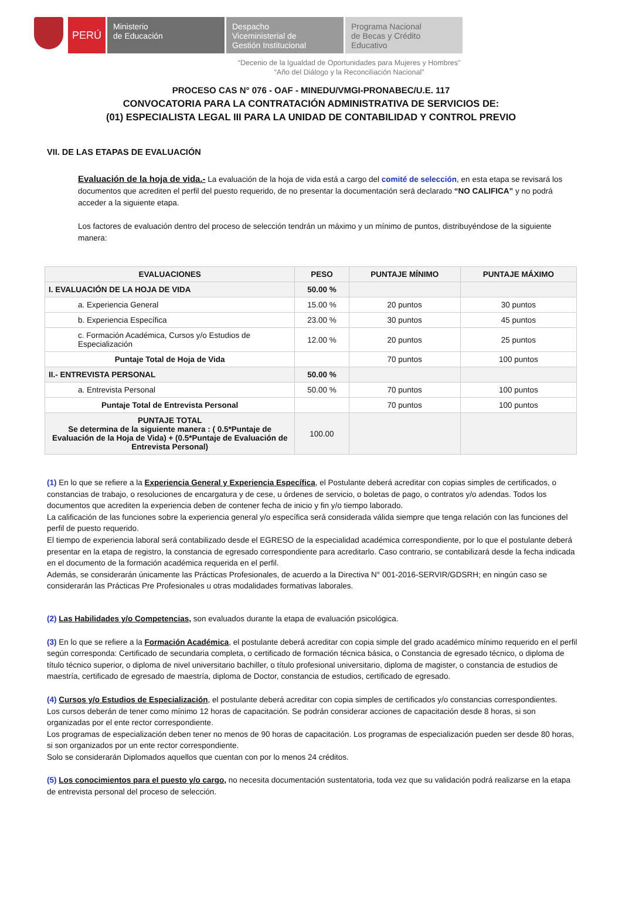PERÚ
Ministerio
de Educación
Despacho
Viceministerial de
Gestión Institucional
Programa Nacional
de Becas y Crédito
Educativo
“Decenio de la Igualdad de Oportunidades para Mujeres y Hombres”
“Año del Diálogo y la Reconciliación Nacional”
PROCESO CAS N° 076 - OAF - MINEDU/VMGI-PRONABEC/U.E. 117
CONVOCATORIA PARA LA CONTRATACIÓN ADMINISTRATIVA DE SERVICIOS DE:
(01) ESPECIALISTA LEGAL III PARA LA UNIDAD DE CONTABILIDAD Y CONTROL PREVIO
VII. DE LAS ETAPAS DE EVALUACIÓN
Evaluación de la hoja de vida.- La evaluación de la hoja de vida está a cargo del comité de selección, en esta etapa se revisará los documentos que acrediten el perfil del puesto requerido, de no presentar la documentación será declarado “NO CALIFICA” y no podrá acceder a la siguiente etapa.
Los factores de evaluación dentro del proceso de selección tendrán un máximo y un mínimo de puntos, distribuyéndose de la siguiente manera:
| EVALUACIONES | PESO | PUNTAJE MÍNIMO | PUNTAJE MÁXIMO |
| --- | --- | --- | --- |
| I. EVALUACIÓN DE LA HOJA DE VIDA | 50.00 % | | |
| a. Experiencia General | 15.00 % | 20 puntos | 30 puntos |
| b. Experiencia Específica | 23.00 % | 30 puntos | 45 puntos |
| c. Formación Académica, Cursos y/o Estudios de Especialización | 12.00 % | 20 puntos | 25 puntos |
| Puntaje Total de Hoja de Vida | | 70 puntos | 100 puntos |
| II.- ENTREVISTA PERSONAL | 50.00 % | | |
| a. Entrevista Personal | 50.00 % | 70 puntos | 100 puntos |
| Puntaje Total de Entrevista Personal | | 70 puntos | 100 puntos |
| PUNTAJE TOTAL Se determina de la siguiente manera : ( 0.5*Puntaje de Evaluación de la Hoja de Vida) + (0.5*Puntaje de Evaluación de Entrevista Personal) | 100.00 | | |
(1) En lo que se refiere a la Experiencia General y Experiencia Específica, el Postulante deberá acreditar con copias simples de certificados, o constancias de trabajo, o resoluciones de encargatura y de cese, u órdenes de servicio, o boletas de pago, o contratos y/o adendas. Todos los documentos que acrediten la experiencia deben de contener fecha de inicio y fin y/o tiempo laborado.
La calificación de las funciones sobre la experiencia general y/o específica será considerada válida siempre que tenga relación con las funciones del perfil de puesto requerido.
El tiempo de experiencia laboral será contabilizado desde el EGRESO de la especialidad académica correspondiente, por lo que el postulante deberá presentar en la etapa de registro, la constancia de egresado correspondiente para acreditarlo. Caso contrario, se contabilizará desde la fecha indicada en el documento de la formación académica requerida en el perfil.
Además, se considerarán únicamente las Prácticas Profesionales, de acuerdo a la Directiva N° 001-2016-SERVIR/GDSRH; en ningún caso se considerarán las Prácticas Pre Profesionales u otras modalidades formativas laborales.
(2) Las Habilidades y/o Competencias, son evaluados durante la etapa de evaluación psicológica.
(3) En lo que se refiere a la Formación Académica, el postulante deberá acreditar con copia simple del grado académico mínimo requerido en el perfil según corresponda: Certificado de secundaria completa, o certificado de formación técnica básica, o Constancia de egresado técnico, o diploma de título técnico superior, o diploma de nivel universitario bachiller, o título profesional universitario, diploma de magister, o constancia de estudios de maestría, certificado de egresado de maestría, diploma de Doctor, constancia de estudios, certificado de egresado.
(4) Cursos y/o Estudios de Especialización, el postulante deberá acreditar con copia simples de certificados y/o constancias correspondientes.
Los cursos deberán de tener como mínimo 12 horas de capacitación. Se podrán considerar acciones de capacitación desde 8 horas, si son organizadas por el ente rector correspondiente.
Los programas de especialización deben tener no menos de 90 horas de capacitación. Los programas de especialización pueden ser desde 80 horas, si son organizados por un ente rector correspondiente.
Solo se considerarán Diplomados aquellos que cuentan con por lo menos 24 créditos.
(5) Los conocimientos para el puesto y/o cargo, no necesita documentación sustentatoria, toda vez que su validación podrá realizarse en la etapa de entrevista personal del proceso de selección.